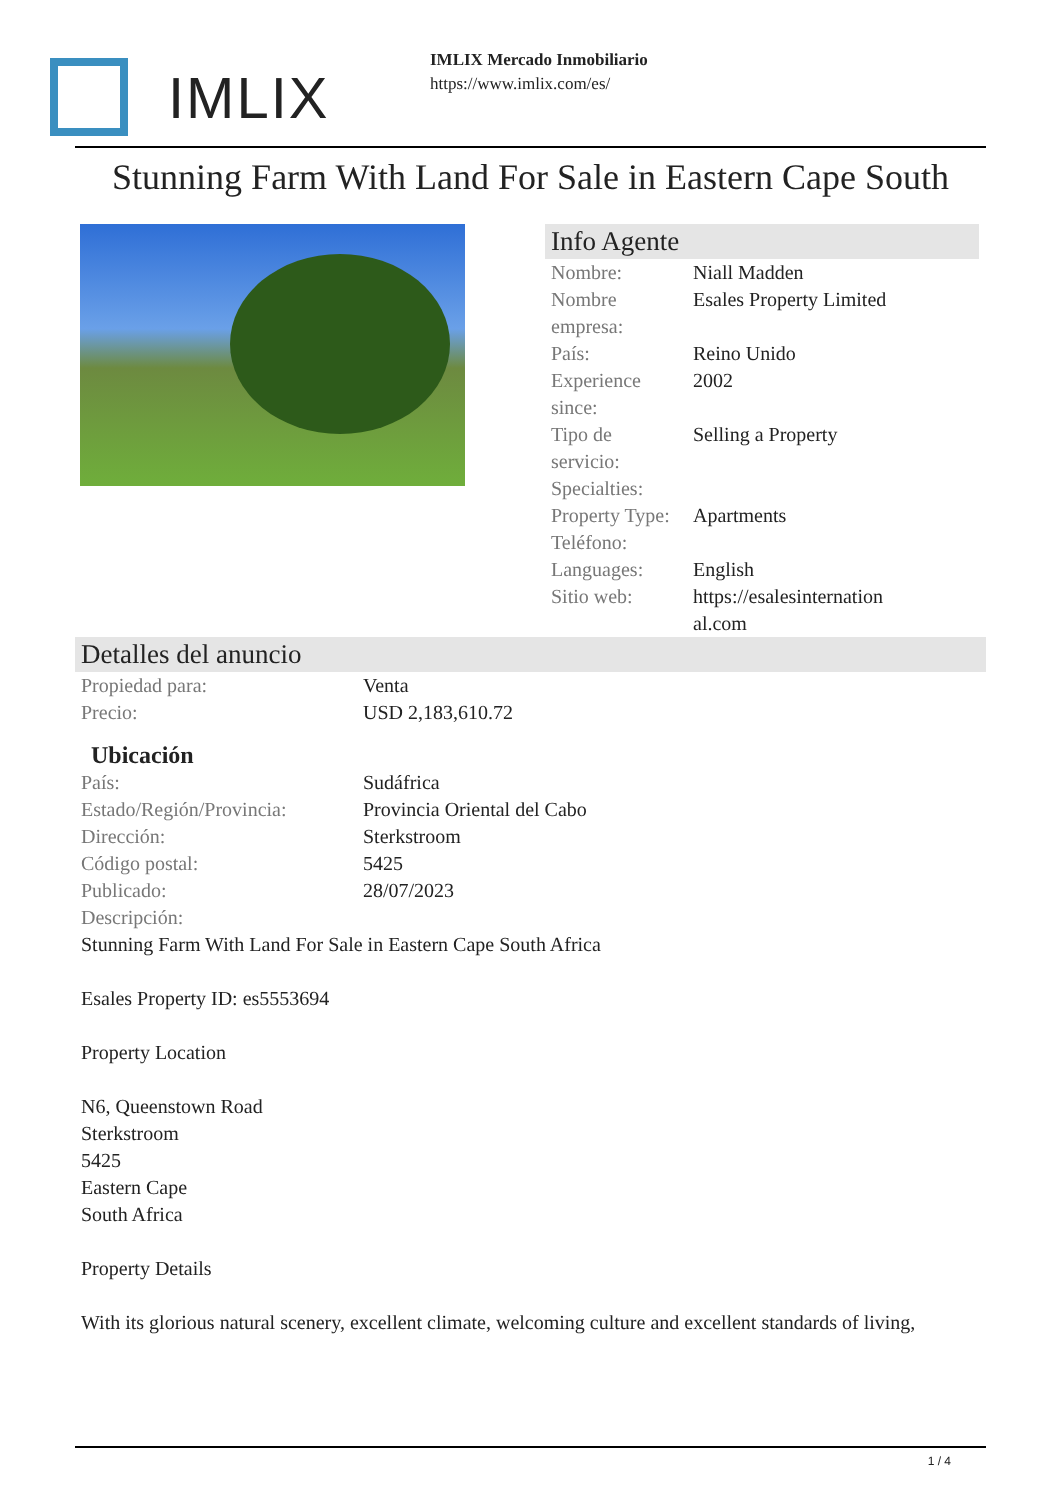IMLIX
IMLIX Mercado Inmobiliario
https://www.imlix.com/es/
Stunning Farm With Land For Sale in Eastern Cape South
Info Agente
| Nombre: | Niall Madden |
| Nombre empresa: | Esales Property Limited |
| País: | Reino Unido |
| Experience since: | 2002 |
| Tipo de servicio: | Selling a Property |
| Specialties: | |
| Property Type: | Apartments |
| Teléfono: | |
| Languages: | English |
| Sitio web: | https://esalesinternation al.com |
Detalles del anuncio
| Propiedad para: | Venta |
| Precio: | USD 2,183,610.72 |
Ubicación
| País: | Sudáfrica |
| Estado/Región/Provincia: | Provincia Oriental del Cabo |
| Dirección: | Sterkstroom |
| Código postal: | 5425 |
| Publicado: | 28/07/2023 |
| Descripción: | |
Stunning Farm With Land For Sale in Eastern Cape South Africa
Esales Property ID: es5553694
Property Location
N6, Queenstown Road
Sterkstroom
5425
Eastern Cape
South Africa
Property Details
With its glorious natural scenery, excellent climate, welcoming culture and excellent standards of living,
1 / 4